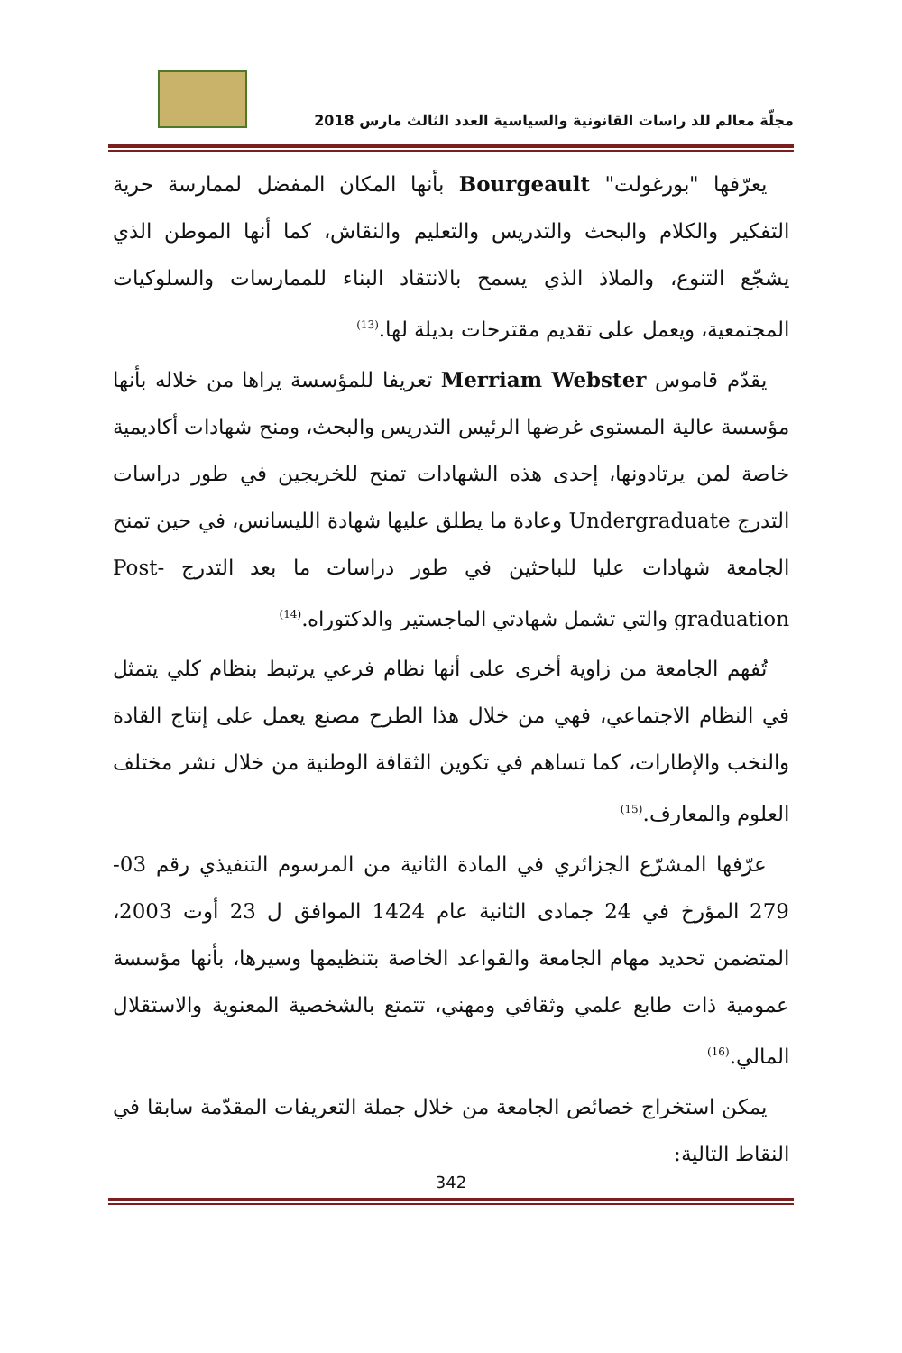مجلّة معالم للد راسات القانونية والسياسية العدد الثالث مارس 2018
يعرّفها "بورغولت" Bourgeault بأنها المكان المفضل لممارسة حرية التفكير والكلام والبحث والتدريس والتعليم والنقاش، كما أنها الموطن الذي يشجّع التنوع، والملاذ الذي يسمح بالانتقاد البناء للممارسات والسلوكيات المجتمعية، ويعمل على تقديم مقترحات بديلة لها.<sup>(13)</sup>
يقدّم قاموس Merriam Webster تعريفا للمؤسسة يراها من خلاله بأنها مؤسسة عالية المستوى غرضها الرئيس التدريس والبحث، ومنح شهادات أكاديمية خاصة لمن يرتادونها، إحدى هذه الشهادات تمنح للخريجين في طور دراسات التدرج Undergraduate وعادة ما يطلق عليها شهادة الليسانس، في حين تمنح الجامعة شهادات عليا للباحثين في طور دراسات ما بعد التدرج Post-graduation والتي تشمل شهادتي الماجستير والدكتوراه.<sup>(14)</sup>
تُفهم الجامعة من زاوية أخرى على أنها نظام فرعي يرتبط بنظام كلي يتمثل في النظام الاجتماعي، فهي من خلال هذا الطرح مصنع يعمل على إنتاج القادة والنخب والإطارات، كما تساهم في تكوين الثقافة الوطنية من خلال نشر مختلف العلوم والمعارف.<sup>(15)</sup>
عرّفها المشرّع الجزائري في المادة الثانية من المرسوم التنفيذي رقم 03-279 المؤرخ في 24 جمادى الثانية عام 1424 الموافق ل 23 أوت 2003، المتضمن تحديد مهام الجامعة والقواعد الخاصة بتنظيمها وسيرها، بأنها مؤسسة عمومية ذات طابع علمي وثقافي ومهني، تتمتع بالشخصية المعنوية والاستقلال المالي.<sup>(16)</sup>
يمكن استخراج خصائص الجامعة من خلال جملة التعريفات المقدّمة سابقا في النقاط التالية:
342